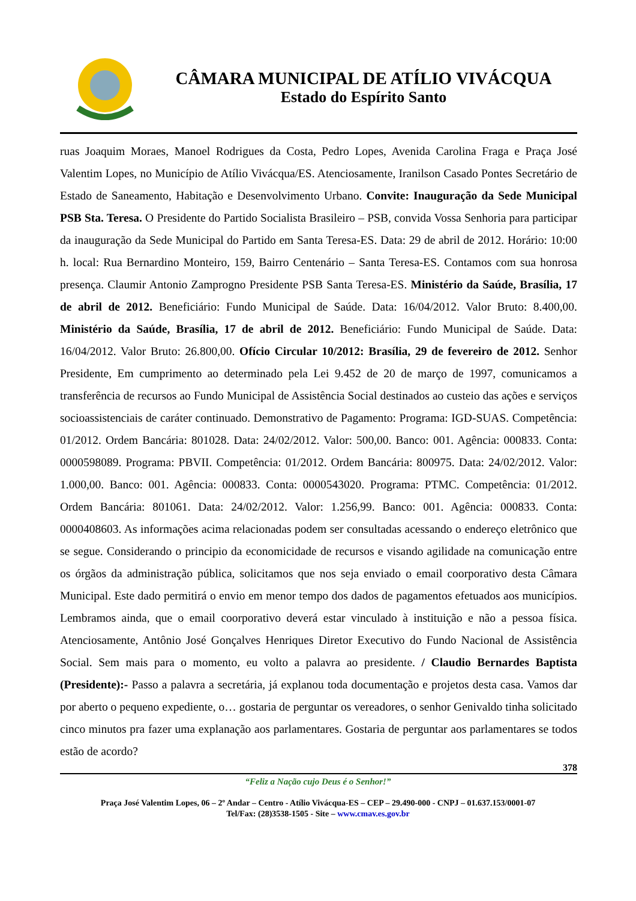CÂMARA MUNICIPAL DE ATÍLIO VIVÁCQUA
Estado do Espírito Santo
ruas Joaquim Moraes, Manoel Rodrigues da Costa, Pedro Lopes, Avenida Carolina Fraga e Praça José Valentim Lopes, no Município de Atílio Vivácqua/ES. Atenciosamente, Iranilson Casado Pontes Secretário de Estado de Saneamento, Habitação e Desenvolvimento Urbano. Convite: Inauguração da Sede Municipal PSB Sta. Teresa. O Presidente do Partido Socialista Brasileiro – PSB, convida Vossa Senhoria para participar da inauguração da Sede Municipal do Partido em Santa Teresa-ES. Data: 29 de abril de 2012. Horário: 10:00 h. local: Rua Bernardino Monteiro, 159, Bairro Centenário – Santa Teresa-ES. Contamos com sua honrosa presença. Claumir Antonio Zamprogno Presidente PSB Santa Teresa-ES. Ministério da Saúde, Brasília, 17 de abril de 2012. Beneficiário: Fundo Municipal de Saúde. Data: 16/04/2012. Valor Bruto: 8.400,00. Ministério da Saúde, Brasília, 17 de abril de 2012. Beneficiário: Fundo Municipal de Saúde. Data: 16/04/2012. Valor Bruto: 26.800,00. Ofício Circular 10/2012: Brasília, 29 de fevereiro de 2012. Senhor Presidente, Em cumprimento ao determinado pela Lei 9.452 de 20 de março de 1997, comunicamos a transferência de recursos ao Fundo Municipal de Assistência Social destinados ao custeio das ações e serviços socioassistenciais de caráter continuado. Demonstrativo de Pagamento: Programa: IGD-SUAS. Competência: 01/2012. Ordem Bancária: 801028. Data: 24/02/2012. Valor: 500,00. Banco: 001. Agência: 000833. Conta: 0000598089. Programa: PBVII. Competência: 01/2012. Ordem Bancária: 800975. Data: 24/02/2012. Valor: 1.000,00. Banco: 001. Agência: 000833. Conta: 0000543020. Programa: PTMC. Competência: 01/2012. Ordem Bancária: 801061. Data: 24/02/2012. Valor: 1.256,99. Banco: 001. Agência: 000833. Conta: 0000408603. As informações acima relacionadas podem ser consultadas acessando o endereço eletrônico que se segue. Considerando o principio da economicidade de recursos e visando agilidade na comunicação entre os órgãos da administração pública, solicitamos que nos seja enviado o email coorporativo desta Câmara Municipal. Este dado permitirá o envio em menor tempo dos dados de pagamentos efetuados aos municípios. Lembramos ainda, que o email coorporativo deverá estar vinculado à instituição e não a pessoa física. Atenciosamente, Antônio José Gonçalves Henriques Diretor Executivo do Fundo Nacional de Assistência Social. Sem mais para o momento, eu volto a palavra ao presidente. / Claudio Bernardes Baptista (Presidente):- Passo a palavra a secretária, já explanou toda documentação e projetos desta casa. Vamos dar por aberto o pequeno expediente, o… gostaria de perguntar os vereadores, o senhor Genivaldo tinha solicitado cinco minutos pra fazer uma explanação aos parlamentares. Gostaria de perguntar aos parlamentares se todos estão de acordo?
378
“Feliz a Nação cujo Deus é o Senhor!”
Praça José Valentim Lopes, 06 – 2º Andar – Centro - Atílio Vivácqua-ES – CEP – 29.490-000 - CNPJ – 01.637.153/0001-07
Tel/Fax: (28)3538-1505 - Site – www.cmav.es.gov.br